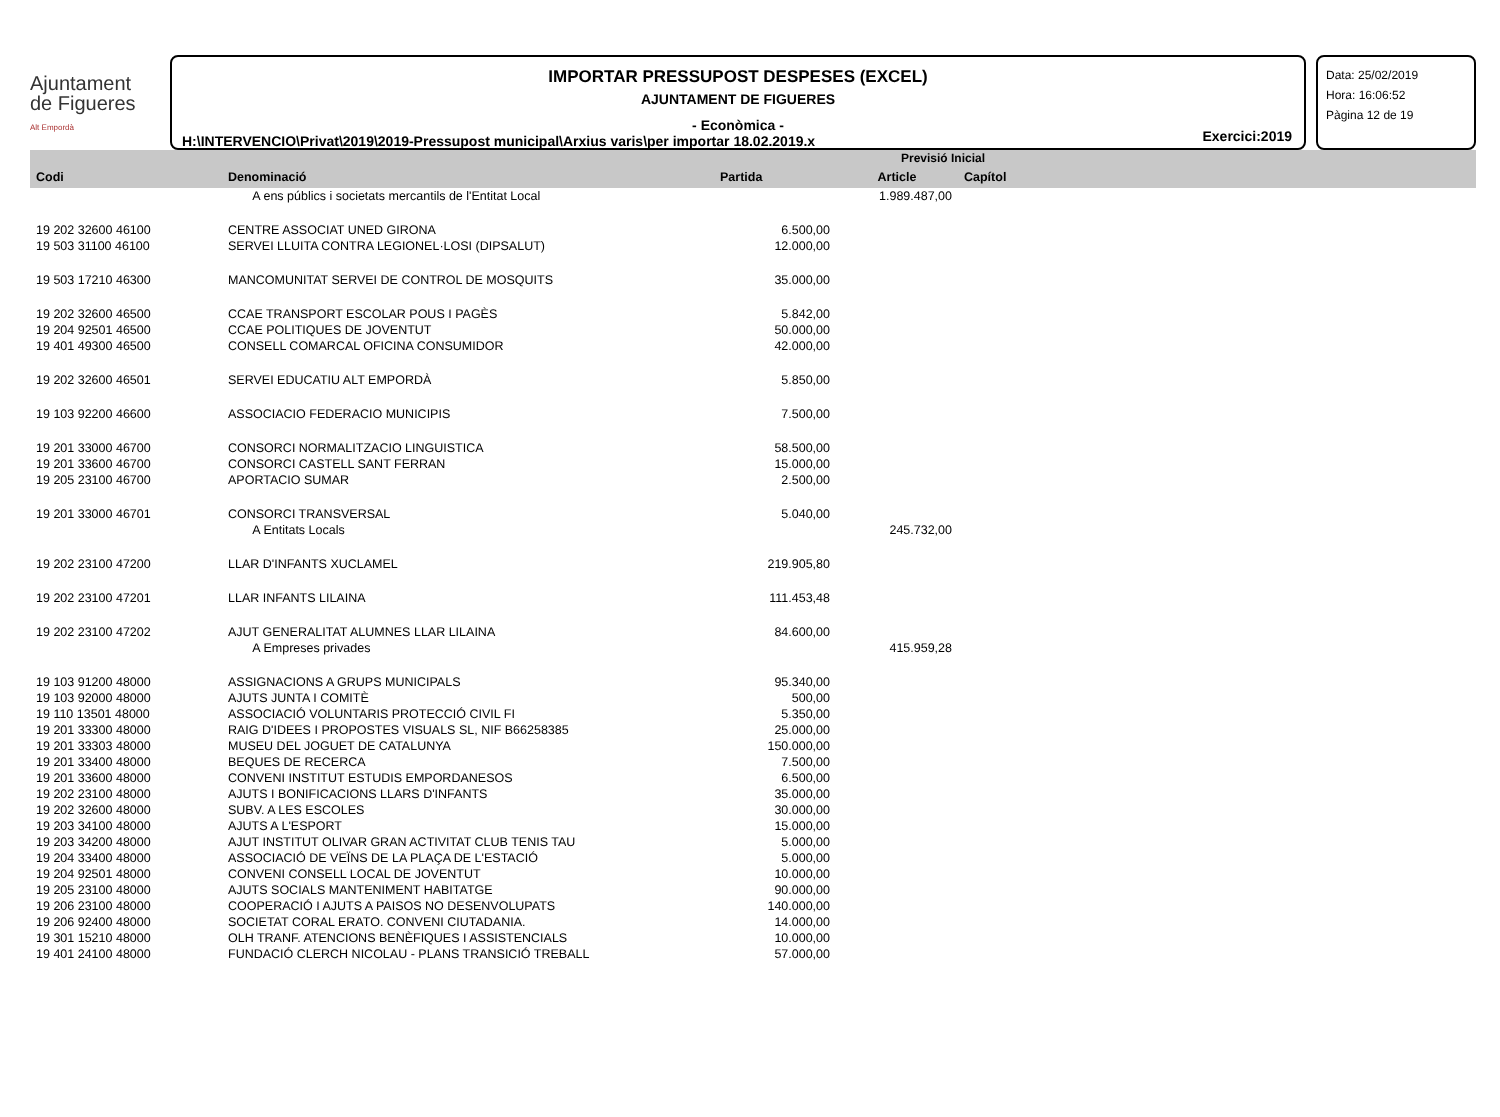Ajuntament
de Figueres
Alt Empordà
IMPORTAR PRESSUPOST DESPESES (EXCEL)
AJUNTAMENT DE FIGUERES
- Econòmica -
H:\INTERVENCIO\Privat\2019\2019-Pressupost municipal\Arxius varis\per importar 18.02.2019.x
Exercici:2019
Data: 25/02/2019
Hora: 16:06:52
Pàgina 12 de 19
| | | | Previsió Inicial | | |
| --- | --- | --- | --- | --- | --- |
| Codi | Denominació | Partida | Article | Capítol | |
| | A ens públics i societats mercantils de l'Entitat Local | | 1.989.487,00 | | |
| 19 202 32600 46100 | CENTRE ASSOCIAT UNED GIRONA | 6.500,00 | | | |
| 19 503 31100 46100 | SERVEI LLUITA CONTRA LEGIONEL·LOSI (DIPSALUT) | 12.000,00 | | | |
| 19 503 17210 46300 | MANCOMUNITAT SERVEI DE CONTROL DE MOSQUITS | 35.000,00 | | | |
| 19 202 32600 46500 | CCAE TRANSPORT ESCOLAR POUS I PAGÈS | 5.842,00 | | | |
| 19 204 92501 46500 | CCAE POLITIQUES DE JOVENTUT | 50.000,00 | | | |
| 19 401 49300 46500 | CONSELL COMARCAL OFICINA CONSUMIDOR | 42.000,00 | | | |
| 19 202 32600 46501 | SERVEI EDUCATIU ALT EMPORDÀ | 5.850,00 | | | |
| 19 103 92200 46600 | ASSOCIACIO FEDERACIO MUNICIPIS | 7.500,00 | | | |
| 19 201 33000 46700 | CONSORCI NORMALITZACIO LINGUISTICA | 58.500,00 | | | |
| 19 201 33600 46700 | CONSORCI CASTELL SANT FERRAN | 15.000,00 | | | |
| 19 205 23100 46700 | APORTACIO SUMAR | 2.500,00 | | | |
| 19 201 33000 46701 | CONSORCI TRANSVERSAL | 5.040,00 | | | |
| | A Entitats Locals | | 245.732,00 | | |
| 19 202 23100 47200 | LLAR D'INFANTS XUCLAMEL | 219.905,80 | | | |
| 19 202 23100 47201 | LLAR INFANTS LILAINA | 111.453,48 | | | |
| 19 202 23100 47202 | AJUT GENERALITAT ALUMNES LLAR LILAINA | 84.600,00 | | | |
| | A Empreses privades | | 415.959,28 | | |
| 19 103 91200 48000 | ASSIGNACIONS A GRUPS MUNICIPALS | 95.340,00 | | | |
| 19 103 92000 48000 | AJUTS JUNTA I COMITÈ | 500,00 | | | |
| 19 110 13501 48000 | ASSOCIACIÓ VOLUNTARIS PROTECCIÓ CIVIL FI | 5.350,00 | | | |
| 19 201 33300 48000 | RAIG D'IDEES I PROPOSTES VISUALS SL, NIF B66258385 | 25.000,00 | | | |
| 19 201 33303 48000 | MUSEU DEL JOGUET DE CATALUNYA | 150.000,00 | | | |
| 19 201 33400 48000 | BEQUES DE RECERCA | 7.500,00 | | | |
| 19 201 33600 48000 | CONVENI INSTITUT ESTUDIS EMPORDANESOS | 6.500,00 | | | |
| 19 202 23100 48000 | AJUTS I BONIFICACIONS LLARS D'INFANTS | 35.000,00 | | | |
| 19 202 32600 48000 | SUBV. A LES ESCOLES | 30.000,00 | | | |
| 19 203 34100 48000 | AJUTS A L'ESPORT | 15.000,00 | | | |
| 19 203 34200 48000 | AJUT INSTITUT OLIVAR GRAN ACTIVITAT CLUB TENIS TAU | 5.000,00 | | | |
| 19 204 33400 48000 | ASSOCIACIÓ DE VEÏNS DE LA PLAÇA DE L'ESTACIÓ | 5.000,00 | | | |
| 19 204 92501 48000 | CONVENI CONSELL LOCAL DE JOVENTUT | 10.000,00 | | | |
| 19 205 23100 48000 | AJUTS SOCIALS MANTENIMENT HABITATGE | 90.000,00 | | | |
| 19 206 23100 48000 | COOPERACIÓ I AJUTS A PAISOS NO DESENVOLUPATS | 140.000,00 | | | |
| 19 206 92400 48000 | SOCIETAT CORAL ERATO. CONVENI CIUTADANIA. | 14.000,00 | | | |
| 19 301 15210 48000 | OLH TRANF. ATENCIONS BENÈFIQUES I ASSISTENCIALS | 10.000,00 | | | |
| 19 401 24100 48000 | FUNDACIÓ CLERCH NICOLAU - PLANS TRANSICIÓ TREBALL | 57.000,00 | | | |